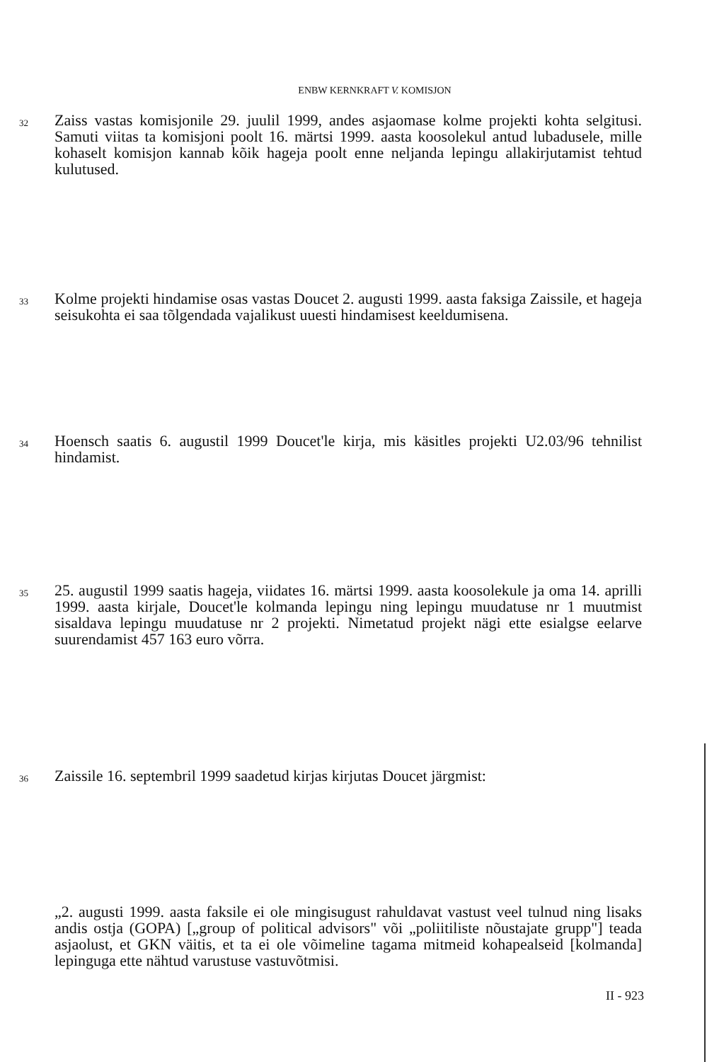ENBW KERNKRAFT V. KOMISJON
32
Zaiss vastas komisjonile 29. juulil 1999, andes asjaomase kolme projekti kohta selgitusi. Samuti viitas ta komisjoni poolt 16. märtsi 1999. aasta koosolekul antud lubadusele, mille kohaselt komisjon kannab kõik hageja poolt enne neljanda lepingu allakirjutamist tehtud kulutused.
33
Kolme projekti hindamise osas vastas Doucet 2. augusti 1999. aasta faksiga Zaissile, et hageja seisukohta ei saa tõlgendada vajalikust uuesti hindamisest keeldumisena.
34
Hoensch saatis 6. augustil 1999 Doucet'le kirja, mis käsitles projekti U2.03/96 tehnilist hindamist.
35
25. augustil 1999 saatis hageja, viidates 16. märtsi 1999. aasta koosolekule ja oma 14. aprilli 1999. aasta kirjale, Doucet'le kolmanda lepingu ning lepingu muudatuse nr 1 muutmist sisaldava lepingu muudatuse nr 2 projekti. Nimetatud projekt nägi ette esialgse eelarve suurendamist 457 163 euro võrra.
36
Zaissile 16. septembril 1999 saadetud kirjas kirjutas Doucet järgmist:
„2. augusti 1999. aasta faksile ei ole mingisugust rahuldavat vastust veel tulnud ning lisaks andis ostja (GOPA) [„group of political advisors" või „poliitiliste nõustajate grupp"] teada asjaolust, et GKN väitis, et ta ei ole võimeline tagama mitmeid kohapealseid [kolmanda] lepinguga ette nähtud varustuse vastuvõtmisi.
II - 923